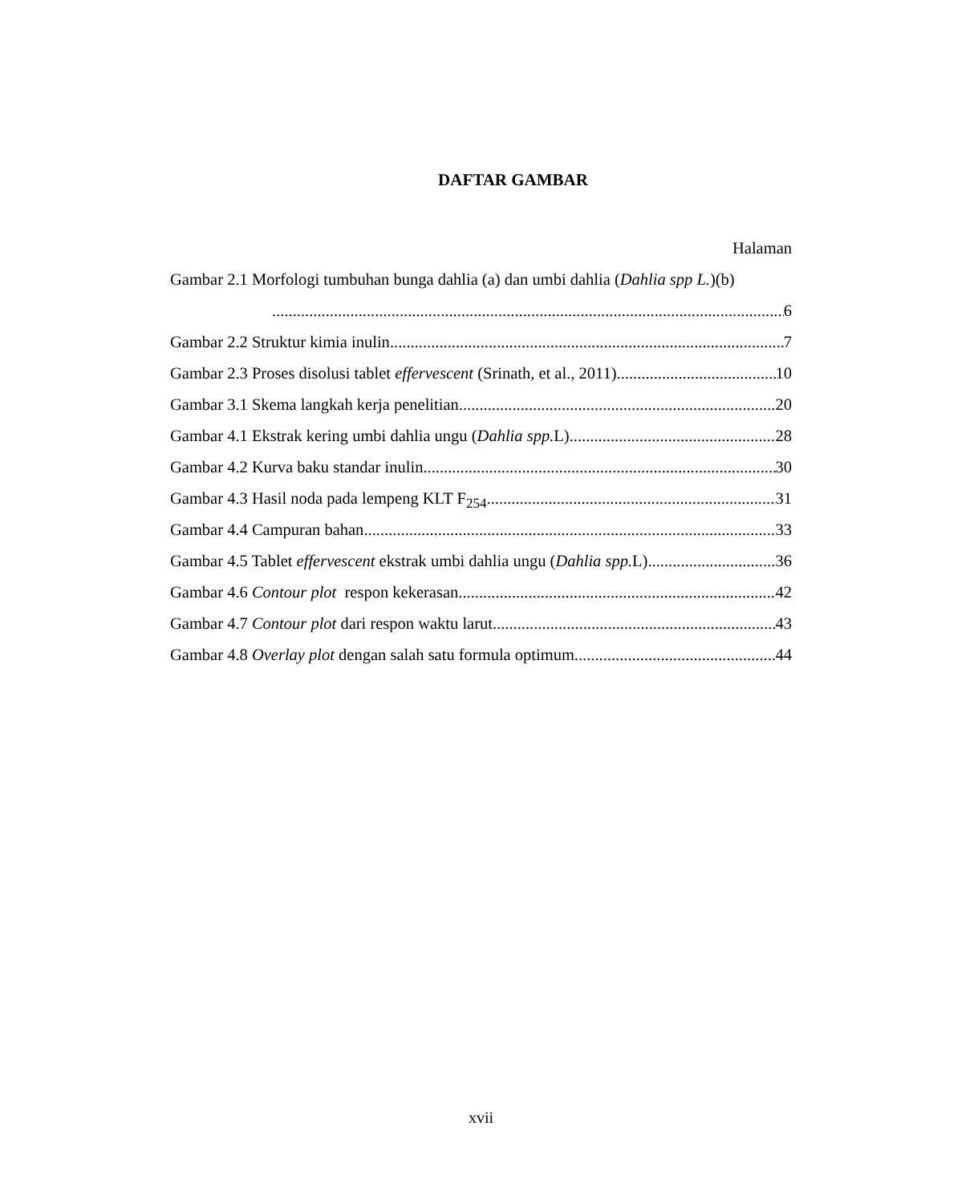DAFTAR GAMBAR
Halaman
Gambar 2.1 Morfologi tumbuhan bunga dahlia (a) dan umbi dahlia (Dahlia spp L.)(b)
6
Gambar 2.2 Struktur kimia inulin 7
Gambar 2.3 Proses disolusi tablet effervescent (Srinath, et al., 2011) 10
Gambar 3.1 Skema langkah kerja penelitian 20
Gambar 4.1 Ekstrak kering umbi dahlia ungu (Dahlia spp. L) 28
Gambar 4.2 Kurva baku standar inulin 30
Gambar 4.3 Hasil noda pada lempeng KLT F<sub>254</sub> 31
Gambar 4.4 Campuran bahan 33
Gambar 4.5 Tablet effervescent ekstrak umbi dahlia ungu (Dahlia spp. L) 36
Gambar 4.6 Contour plot respon kekerasan 42
Gambar 4.7 Contour plot dari respon waktu larut 43
Gambar 4.8 Overlay plot dengan salah satu formula optimum 44
xvii